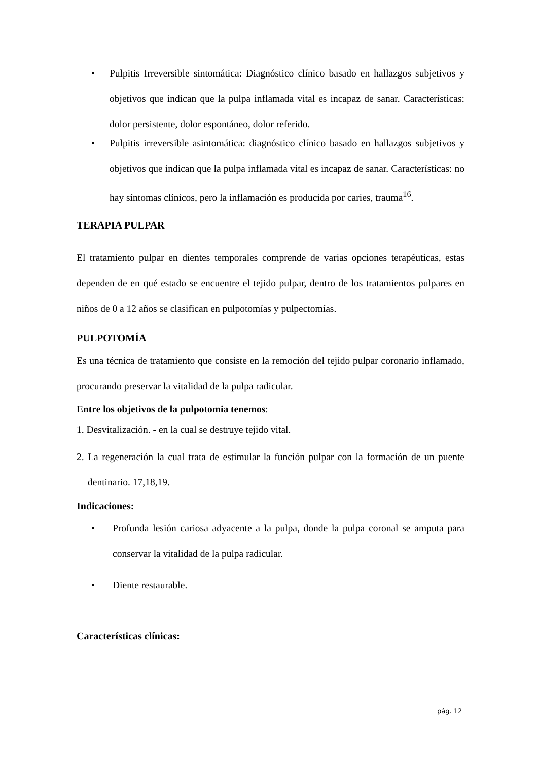• Pulpitis Irreversible sintomática: Diagnóstico clínico basado en hallazgos subjetivos y objetivos que indican que la pulpa inflamada vital es incapaz de sanar. Características: dolor persistente, dolor espontáneo, dolor referido.
• Pulpitis irreversible asintomática: diagnóstico clínico basado en hallazgos subjetivos y objetivos que indican que la pulpa inflamada vital es incapaz de sanar. Características: no hay síntomas clínicos, pero la inflamación es producida por caries, trauma<sup>16</sup>.
TERAPIA PULPAR
El tratamiento pulpar en dientes temporales comprende de varias opciones terapéuticas, estas dependen de en qué estado se encuentre el tejido pulpar, dentro de los tratamientos pulpares en niños de 0 a 12 años se clasifican en pulpotomías y pulpectomías.
PULPOTOMÍA
Es una técnica de tratamiento que consiste en la remoción del tejido pulpar coronario inflamado, procurando preservar la vitalidad de la pulpa radicular.
Entre los objetivos de la pulpotomia tenemos:
1. Desvitalización. - en la cual se destruye tejido vital.
2. La regeneración la cual trata de estimular la función pulpar con la formación de un puente dentinario. 17,18,19.
Indicaciones:
• Profunda lesión cariosa adyacente a la pulpa, donde la pulpa coronal se amputa para conservar la vitalidad de la pulpa radicular.
• Diente restaurable.
Características clínicas:
pág. 12